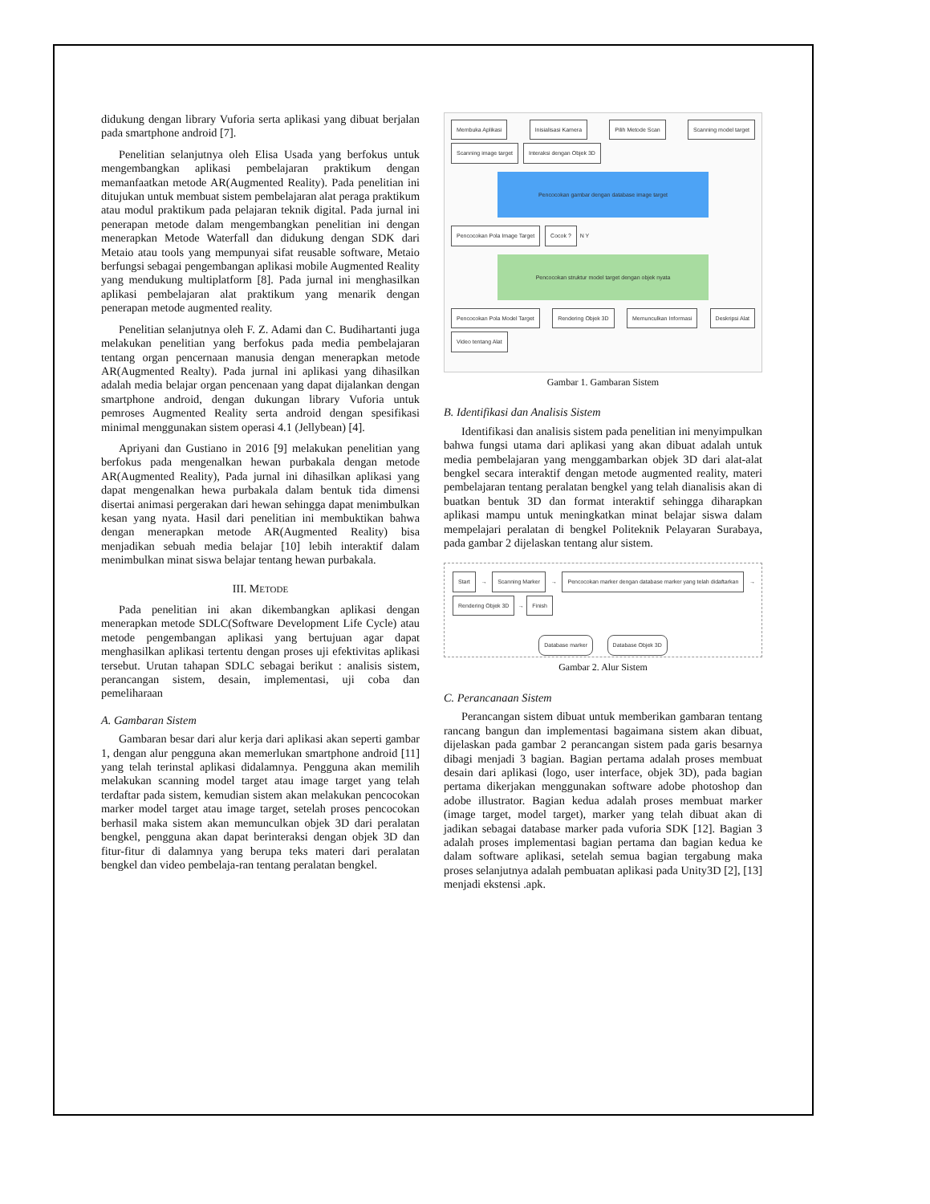didukung dengan library Vuforia serta aplikasi yang dibuat berjalan pada smartphone android [7].
Penelitian selanjutnya oleh Elisa Usada yang berfokus untuk mengembangkan aplikasi pembelajaran praktikum dengan memanfaatkan metode AR(Augmented Reality). Pada penelitian ini ditujukan untuk membuat sistem pembelajaran alat peraga praktikum atau modul praktikum pada pelajaran teknik digital. Pada jurnal ini penerapan metode dalam mengembangkan penelitian ini dengan menerapkan Metode Waterfall dan didukung dengan SDK dari Metaio atau tools yang mempunyai sifat reusable software, Metaio berfungsi sebagai pengembangan aplikasi mobile Augmented Reality yang mendukung multiplatform [8]. Pada jurnal ini menghasilkan aplikasi pembelajaran alat praktikum yang menarik dengan penerapan metode augmented reality.
Penelitian selanjutnya oleh F. Z. Adami dan C. Budihartanti juga melakukan penelitian yang berfokus pada media pembelajaran tentang organ pencernaan manusia dengan menerapkan metode AR(Augmented Realty). Pada jurnal ini aplikasi yang dihasilkan adalah media belajar organ pencenaan yang dapat dijalankan dengan smartphone android, dengan dukungan library Vuforia untuk pemroses Augmented Reality serta android dengan spesifikasi minimal menggunakan sistem operasi 4.1 (Jellybean) [4].
Apriyani dan Gustiano in 2016 [9] melakukan penelitian yang berfokus pada mengenalkan hewan purbakala dengan metode AR(Augmented Reality), Pada jurnal ini dihasilkan aplikasi yang dapat mengenalkan hewa purbakala dalam bentuk tida dimensi disertai animasi pergerakan dari hewan sehingga dapat menimbulkan kesan yang nyata. Hasil dari penelitian ini membuktikan bahwa dengan menerapkan metode AR(Augmented Reality) bisa menjadikan sebuah media belajar [10] lebih interaktif dalam menimbulkan minat siswa belajar tentang hewan purbakala.
III. METODE
Pada penelitian ini akan dikembangkan aplikasi dengan menerapkan metode SDLC(Software Development Life Cycle) atau metode pengembangan aplikasi yang bertujuan agar dapat menghasilkan aplikasi tertentu dengan proses uji efektivitas aplikasi tersebut. Urutan tahapan SDLC sebagai berikut : analisis sistem, perancangan sistem, desain, implementasi, uji coba dan pemeliharaan
A. Gambaran Sistem
Gambaran besar dari alur kerja dari aplikasi akan seperti gambar 1, dengan alur pengguna akan memerlukan smartphone android [11] yang telah terinstal aplikasi didalamnya. Pengguna akan memilih melakukan scanning model target atau image target yang telah terdaftar pada sistem, kemudian sistem akan melakukan pencocokan marker model target atau image target, setelah proses pencocokan berhasil maka sistem akan memunculkan objek 3D dari peralatan bengkel, pengguna akan dapat berinteraksi dengan objek 3D dan fitur-fitur di dalamnya yang berupa teks materi dari peralatan bengkel dan video pembelaja-ran tentang peralatan bengkel.
Membuka Aplikasi Inisialisasi Kamera Pilih Metode Scan Scanning model target Scanning image target Interaksi dengan Objek 3D
Pencocokan gambar dengan database image target
Pencocokan Pola Image Target Cocok ? N Y
Pencocokan struktur model target dengan objek nyata
Pencocokan Pola Model Target Rendering Objek 3D Memunculkan Informasi Deskripsi Alat Video tentang Alat
Gambar 1. Gambaran Sistem
B. Identifikasi dan Analisis Sistem
Identifikasi dan analisis sistem pada penelitian ini menyimpulkan bahwa fungsi utama dari aplikasi yang akan dibuat adalah untuk media pembelajaran yang menggambarkan objek 3D dari alat-alat bengkel secara interaktif dengan metode augmented reality, materi pembelajaran tentang peralatan bengkel yang telah dianalisis akan di buatkan bentuk 3D dan format interaktif sehingga diharapkan aplikasi mampu untuk meningkatkan minat belajar siswa dalam mempelajari peralatan di bengkel Politeknik Pelayaran Surabaya, pada gambar 2 dijelaskan tentang alur sistem.
Start → Scanning Marker → Pencocokan marker dengan database marker yang telah didaftarkan → Rendering Objek 3D → Finish
Database marker Database Objek 3D
Gambar 2. Alur Sistem
C. Perancanaan Sistem
Perancangan sistem dibuat untuk memberikan gambaran tentang rancang bangun dan implementasi bagaimana sistem akan dibuat, dijelaskan pada gambar 2 perancangan sistem pada garis besarnya dibagi menjadi 3 bagian. Bagian pertama adalah proses membuat desain dari aplikasi (logo, user interface, objek 3D), pada bagian pertama dikerjakan menggunakan software adobe photoshop dan adobe illustrator. Bagian kedua adalah proses membuat marker (image target, model target), marker yang telah dibuat akan di jadikan sebagai database marker pada vuforia SDK [12]. Bagian 3 adalah proses implementasi bagian pertama dan bagian kedua ke dalam software aplikasi, setelah semua bagian tergabung maka proses selanjutnya adalah pembuatan aplikasi pada Unity3D [2], [13] menjadi ekstensi .apk.